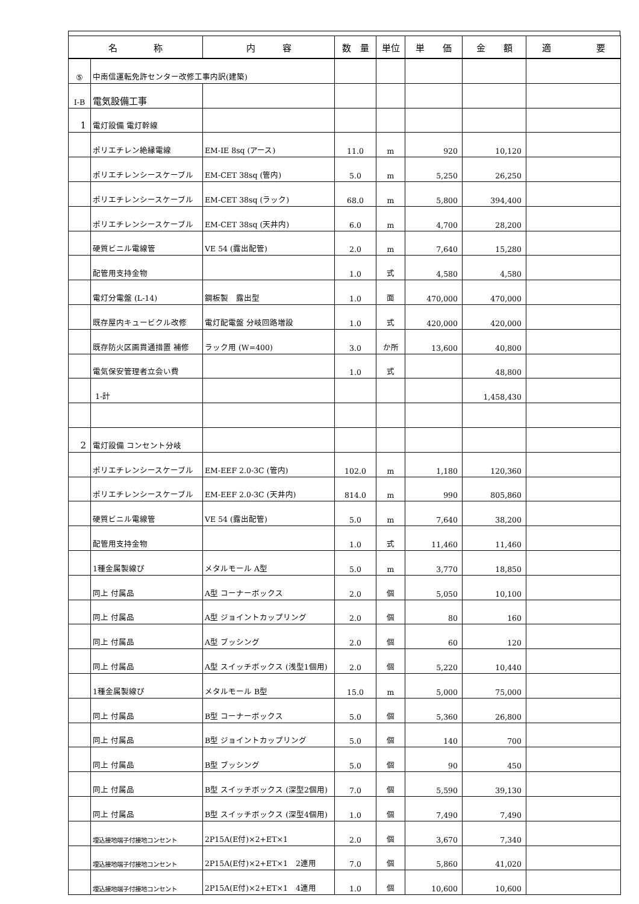| 名 称 | | 内 容 | 数 量 | 単位 | 単 価 | 金 額 | 適 要 |
| --- | --- | --- | --- | --- | --- | --- | --- |
| ⑤ | 中南信運転免許センター改修工事内訳(建築) | | | | | | |
| Ⅰ-B | 電気設備工事 | | | | | | |
| 1 | 電灯設備 電灯幹線 | | | | | | |
| | ポリエチレン絶縁電線 | EM-IE 8sq (アース) | 11.0 | m | 920 | 10,120 | |
| | ポリエチレンシースケーブル | EM-CET 38sq (管内) | 5.0 | m | 5,250 | 26,250 | |
| | ポリエチレンシースケーブル | EM-CET 38sq (ラック) | 68.0 | m | 5,800 | 394,400 | |
| | ポリエチレンシースケーブル | EM-CET 38sq (天井内) | 6.0 | m | 4,700 | 28,200 | |
| | 硬質ビニル電線管 | VE 54 (露出配管) | 2.0 | m | 7,640 | 15,280 | |
| | 配管用支持金物 | | 1.0 | 式 | 4,580 | 4,580 | |
| | 電灯分電盤 (L-14) | 鋼板製 露出型 | 1.0 | 面 | 470,000 | 470,000 | |
| | 既存屋内キュービクル改修 | 電灯配電盤 分岐回路増設 | 1.0 | 式 | 420,000 | 420,000 | |
| | 既存防火区画貫通措置 補修 | ラック用 (W=400) | 3.0 | か所 | 13,600 | 40,800 | |
| | 電気保安管理者立会い費 | | 1.0 | 式 | | 48,800 | |
| | 1-計 | | | | | 1,458,430 | |
| 2 | 電灯設備 コンセント分岐 | | | | | | |
| | ポリエチレンシースケーブル | EM-EEF 2.0-3C (管内) | 102.0 | m | 1,180 | 120,360 | |
| | ポリエチレンシースケーブル | EM-EEF 2.0-3C (天井内) | 814.0 | m | 990 | 805,860 | |
| | 硬質ビニル電線管 | VE 54 (露出配管) | 5.0 | m | 7,640 | 38,200 | |
| | 配管用支持金物 | | 1.0 | 式 | 11,460 | 11,460 | |
| | 1種金属製線ぴ | メタルモール A型 | 5.0 | m | 3,770 | 18,850 | |
| | 同上 付属品 | A型 コーナーボックス | 2.0 | 個 | 5,050 | 10,100 | |
| | 同上 付属品 | A型 ジョイントカップリング | 2.0 | 個 | 80 | 160 | |
| | 同上 付属品 | A型 ブッシング | 2.0 | 個 | 60 | 120 | |
| | 同上 付属品 | A型 スイッチボックス (浅型1個用) | 2.0 | 個 | 5,220 | 10,440 | |
| | 1種金属製線ぴ | メタルモール B型 | 15.0 | m | 5,000 | 75,000 | |
| | 同上 付属品 | B型 コーナーボックス | 5.0 | 個 | 5,360 | 26,800 | |
| | 同上 付属品 | B型 ジョイントカップリング | 5.0 | 個 | 140 | 700 | |
| | 同上 付属品 | B型 ブッシング | 5.0 | 個 | 90 | 450 | |
| | 同上 付属品 | B型 スイッチボックス (深型2個用) | 7.0 | 個 | 5,590 | 39,130 | |
| | 同上 付属品 | B型 スイッチボックス (深型4個用) | 1.0 | 個 | 7,490 | 7,490 | |
| | 埋込接地端子付接地コンセント | 2P15A(E付)×2+ET×1 | 2.0 | 個 | 3,670 | 7,340 | |
| | 埋込接地端子付接地コンセント | 2P15A(E付)×2+ET×1 2連用 | 7.0 | 個 | 5,860 | 41,020 | |
| | 埋込接地端子付接地コンセント | 2P15A(E付)×2+ET×1 4連用 | 1.0 | 個 | 10,600 | 10,600 | |